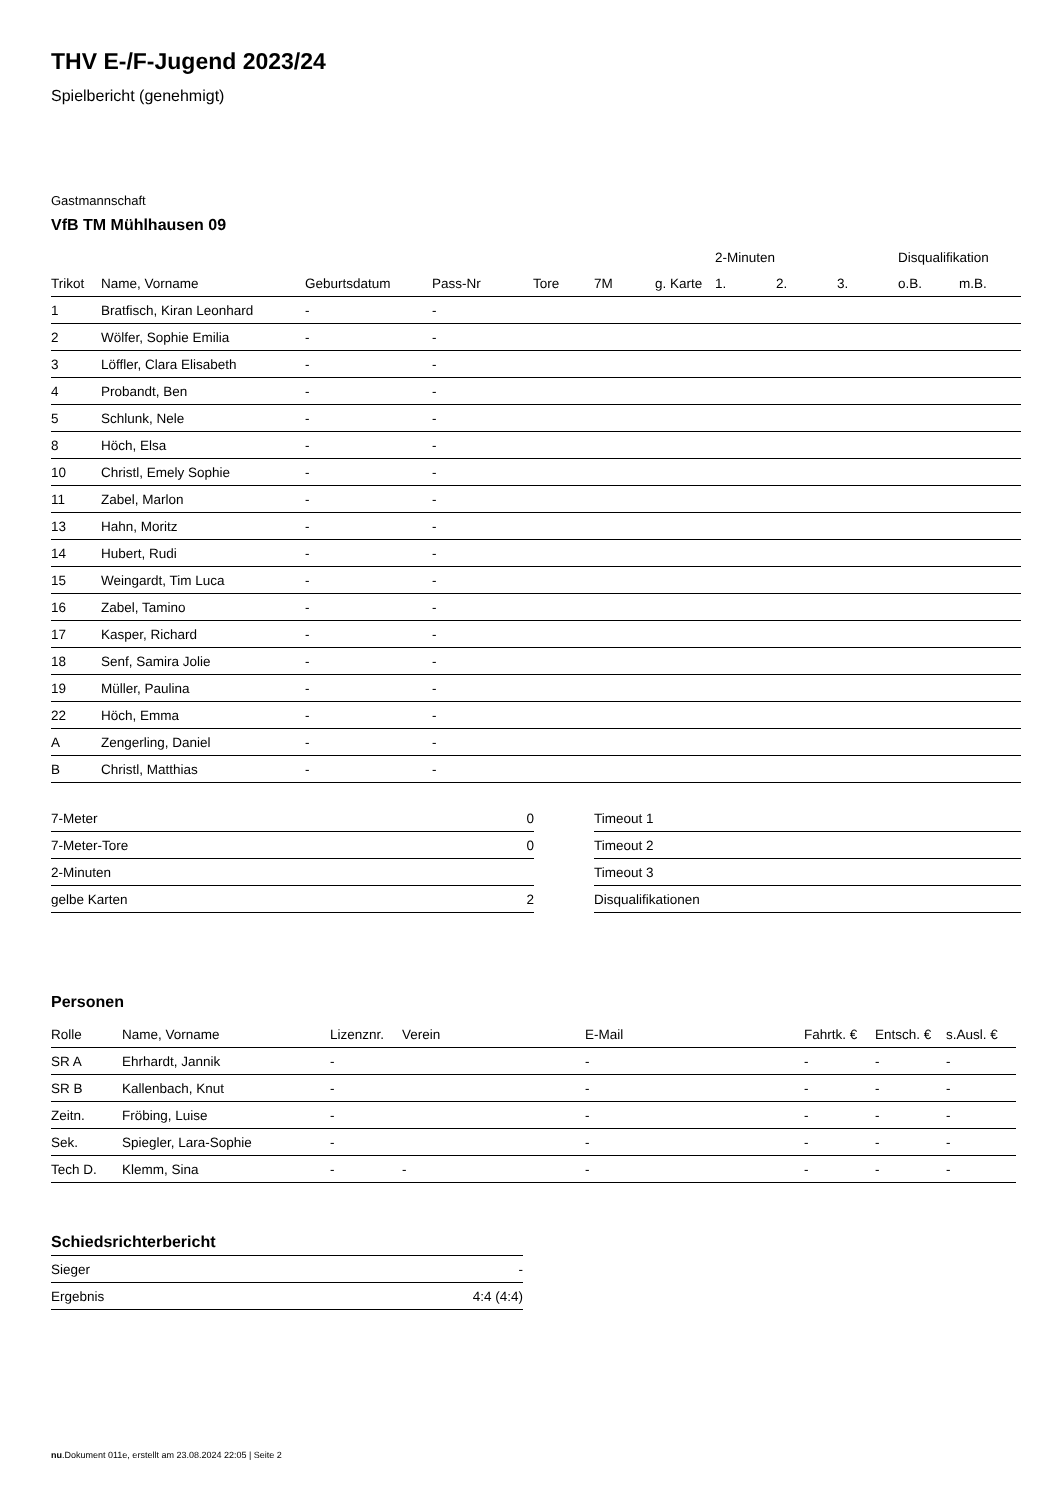THV E-/F-Jugend 2023/24
Spielbericht (genehmigt)
Gastmannschaft
VfB TM Mühlhausen 09
| | | | | | | | 2-Minuten | | | Disqualifikation | |
| --- | --- | --- | --- | --- | --- | --- | --- | --- | --- | --- | --- |
| Trikot | Name, Vorname | Geburtsdatum | Pass-Nr | Tore | 7M | g. Karte | 1. | 2. | 3. | o.B. | m.B. |
| 1 | Bratfisch, Kiran Leonhard | - | - | | | | | | | | |
| 2 | Wölfer, Sophie Emilia | - | - | | | | | | | | |
| 3 | Löffler, Clara Elisabeth | - | - | | | | | | | | |
| 4 | Probandt, Ben | - | - | | | | | | | | |
| 5 | Schlunk, Nele | - | - | | | | | | | | |
| 8 | Höch, Elsa | - | - | | | | | | | | |
| 10 | Christl, Emely Sophie | - | - | | | | | | | | |
| 11 | Zabel, Marlon | - | - | | | | | | | | |
| 13 | Hahn, Moritz | - | - | | | | | | | | |
| 14 | Hubert, Rudi | - | - | | | | | | | | |
| 15 | Weingardt, Tim Luca | - | - | | | | | | | | |
| 16 | Zabel, Tamino | - | - | | | | | | | | |
| 17 | Kasper, Richard | - | - | | | | | | | | |
| 18 | Senf, Samira Jolie | - | - | | | | | | | | |
| 19 | Müller, Paulina | - | - | | | | | | | | |
| 22 | Höch, Emma | - | - | | | | | | | | |
| A | Zengerling, Daniel | - | - | | | | | | | | |
| B | Christl, Matthias | - | - | | | | | | | | |
| 7-Meter | 0 |
| 7-Meter-Tore | 0 |
| 2-Minuten | |
| gelbe Karten | 2 |
| Timeout 1 |
| Timeout 2 |
| Timeout 3 |
| Disqualifikationen |
Personen
| Rolle | Name, Vorname | Lizenznr. | Verein | E-Mail | Fahrtk. € | Entsch. € | s.Ausl. € |
| --- | --- | --- | --- | --- | --- | --- | --- |
| SR A | Ehrhardt, Jannik | - | | - | - | - | - |
| SR B | Kallenbach, Knut | - | | - | - | - | - |
| Zeitn. | Fröbing, Luise | - | | - | - | - | - |
| Sek. | Spiegler, Lara-Sophie | - | | - | - | - | - |
| Tech D. | Klemm, Sina | - | - | - | - | - | - |
Schiedsrichterbericht
| Sieger | - |
| Ergebnis | 4:4 (4:4) |
nu.Dokument 011e, erstellt am 23.08.2024 22:05 | Seite 2